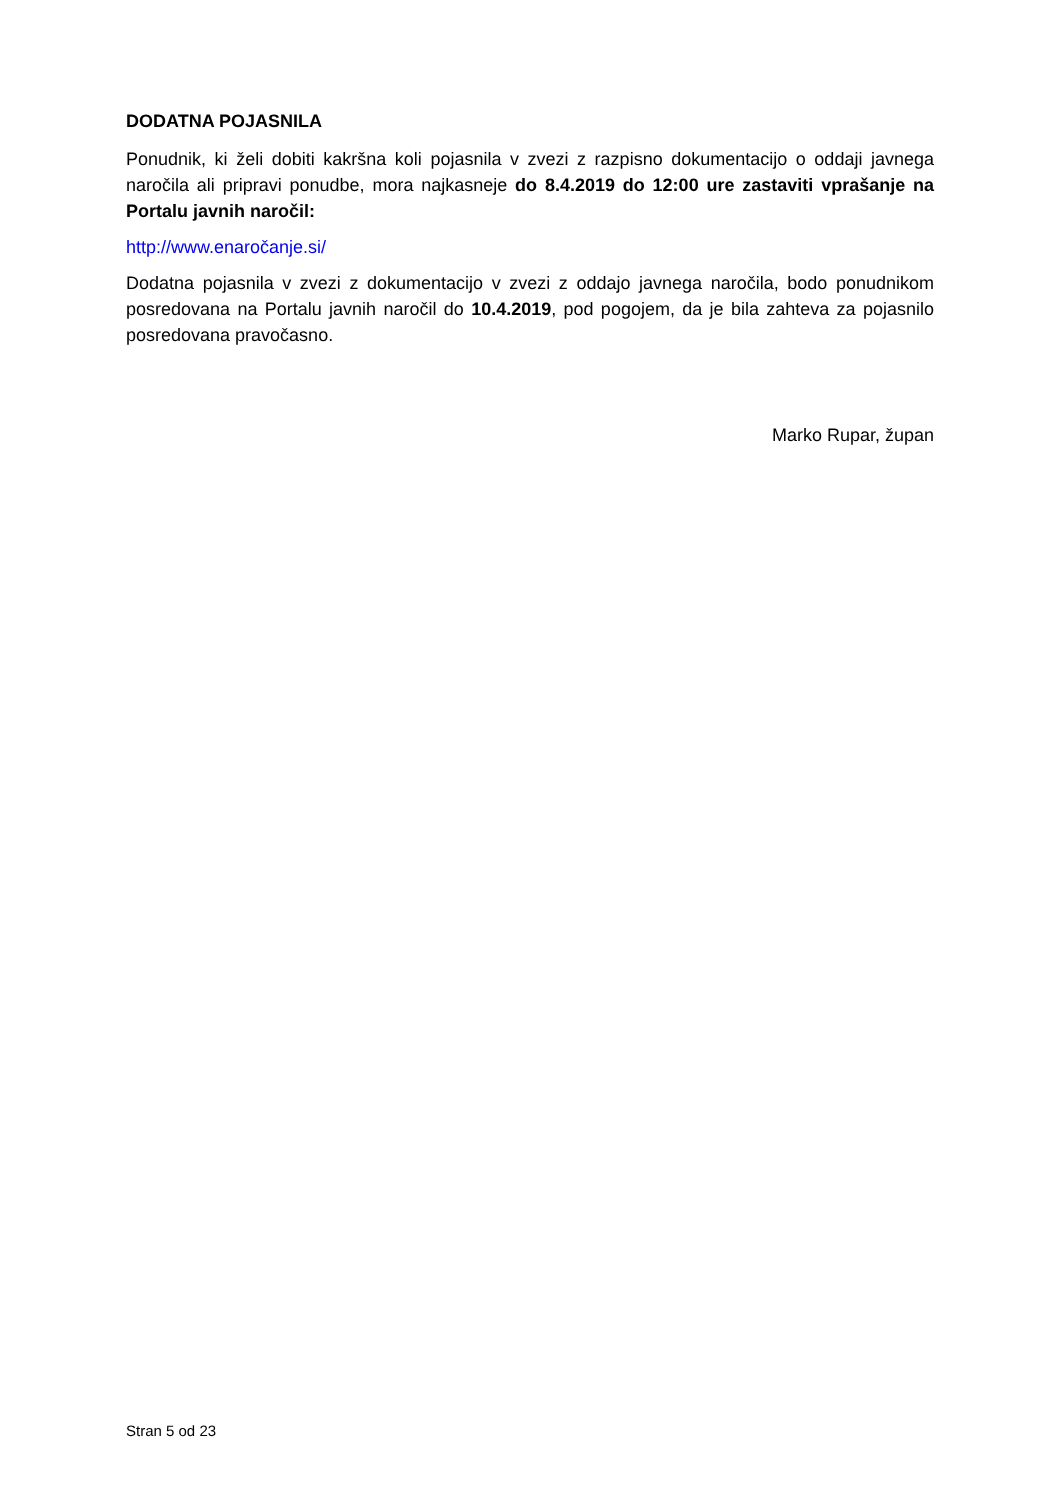DODATNA POJASNILA
Ponudnik, ki želi dobiti kakršna koli pojasnila v zvezi z razpisno dokumentacijo o oddaji javnega naročila ali pripravi ponudbe, mora najkasneje do 8.4.2019 do 12:00 ure zastaviti vprašanje na Portalu javnih naročil:
http://www.enaročanje.si/
Dodatna pojasnila v zvezi z dokumentacijo v zvezi z oddajo javnega naročila, bodo ponudnikom posredovana na Portalu javnih naročil do 10.4.2019, pod pogojem, da je bila zahteva za pojasnilo posredovana pravočasno.
Marko Rupar, župan
Stran 5 od 23